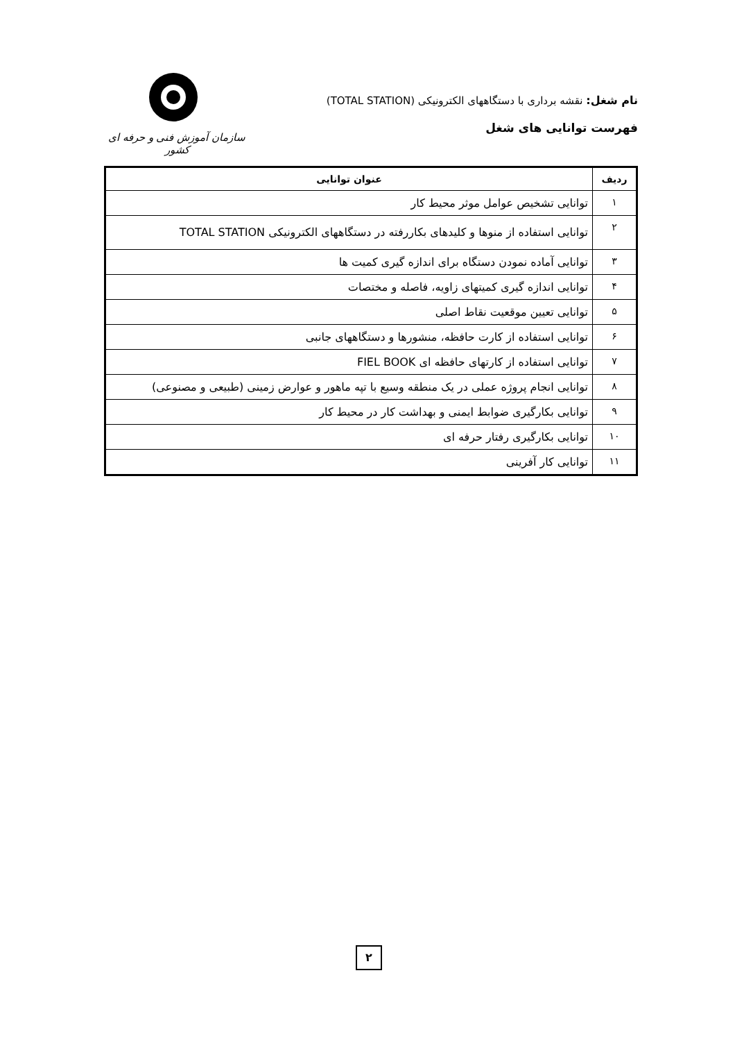نام شغل: نقشه برداری با دستگاههای الکترونیکی (TOTAL STATION)
فهرست توانایی های شغل
سازمان آموزش فنی و حرفه ای کشور
| ردیف | عنوان توانایی |
| --- | --- |
| ۱ | توانایی تشخیص عوامل موثر محیط کار |
| ۲ | توانایی استفاده از منوها و کلیدهای بکاررفته در دستگاههای الکترونیکی TOTAL STATION |
| ۳ | توانایی آماده نمودن دستگاه برای اندازه گیری کمیت ها |
| ۴ | توانایی اندازه گیری کمیتهای زاویه، فاصله و مختصات |
| ۵ | توانایی تعیین موقعیت نقاط اصلی |
| ۶ | توانایی استفاده از کارت حافظه، منشورها و دستگاههای جانبی |
| ۷ | توانایی استفاده از کارتهای حافظه ای FIEL BOOK |
| ۸ | توانایی انجام پروژه عملی در یک منطقه وسیع با تپه ماهور و عوارض زمینی (طبیعی و مصنوعی) |
| ۹ | توانایی بکارگیری ضوابط ایمنی و بهداشت کار در محیط کار |
| ۱۰ | توانایی بکارگیری رفتار حرفه ای |
| ۱۱ | توانایی کار آفرینی |
۲